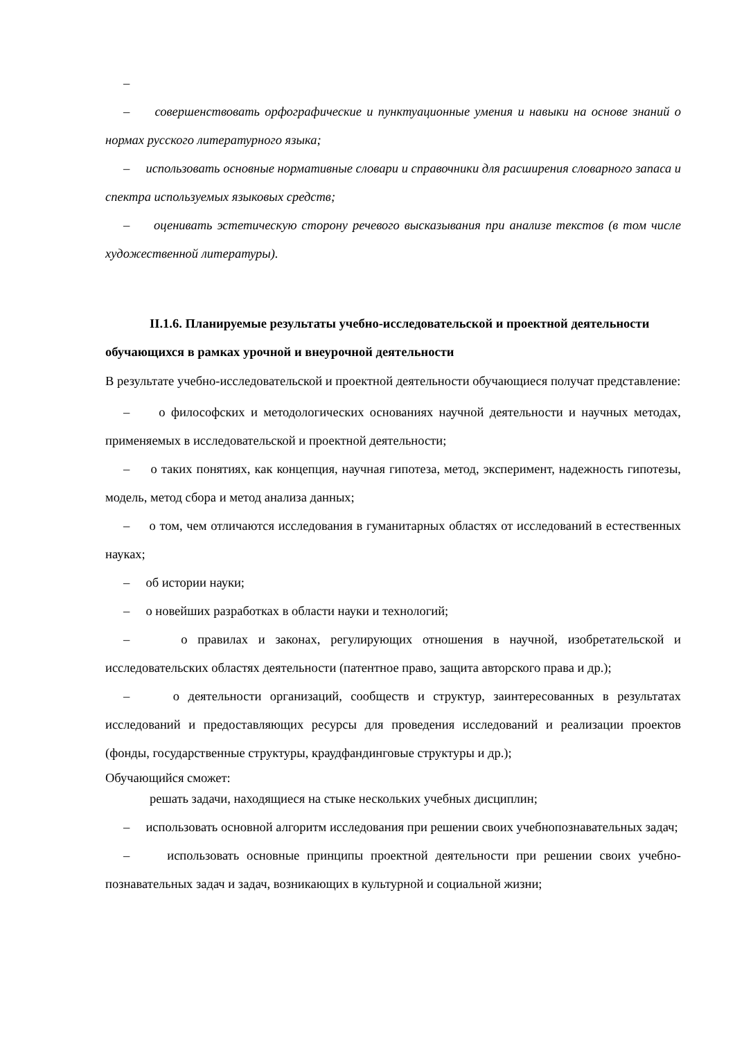–
– совершенствовать орфографические и пунктуационные умения и навыки на основе знаний о нормах русского литературного языка;
– использовать основные нормативные словари и справочники для расширения словарного запаса и спектра используемых языковых средств;
– оценивать эстетическую сторону речевого высказывания при анализе текстов (в том числе художественной литературы).
II.1.6. Планируемые результаты учебно-исследовательской и проектной деятельности обучающихся в рамках урочной и внеурочной деятельности
В результате учебно-исследовательской и проектной деятельности обучающиеся получат представление:
– о философских и методологических основаниях научной деятельности и научных методах, применяемых в исследовательской и проектной деятельности;
– о таких понятиях, как концепция, научная гипотеза, метод, эксперимент, надежность гипотезы, модель, метод сбора и метод анализа данных;
– о том, чем отличаются исследования в гуманитарных областях от исследований в естественных науках;
– об истории науки;
– о новейших разработках в области науки и технологий;
– о правилах и законах, регулирующих отношения в научной, изобретательской и исследовательских областях деятельности (патентное право, защита авторского права и др.);
– о деятельности организаций, сообществ и структур, заинтересованных в результатах исследований и предоставляющих ресурсы для проведения исследований и реализации проектов (фонды, государственные структуры, краудфандинговые структуры и др.);
Обучающийся сможет:
решать задачи, находящиеся на стыке нескольких учебных дисциплин;
– использовать основной алгоритм исследования при решении своих учебнопознавательных задач;
– использовать основные принципы проектной деятельности при решении своих учебно-познавательных задач и задач, возникающих в культурной и социальной жизни;